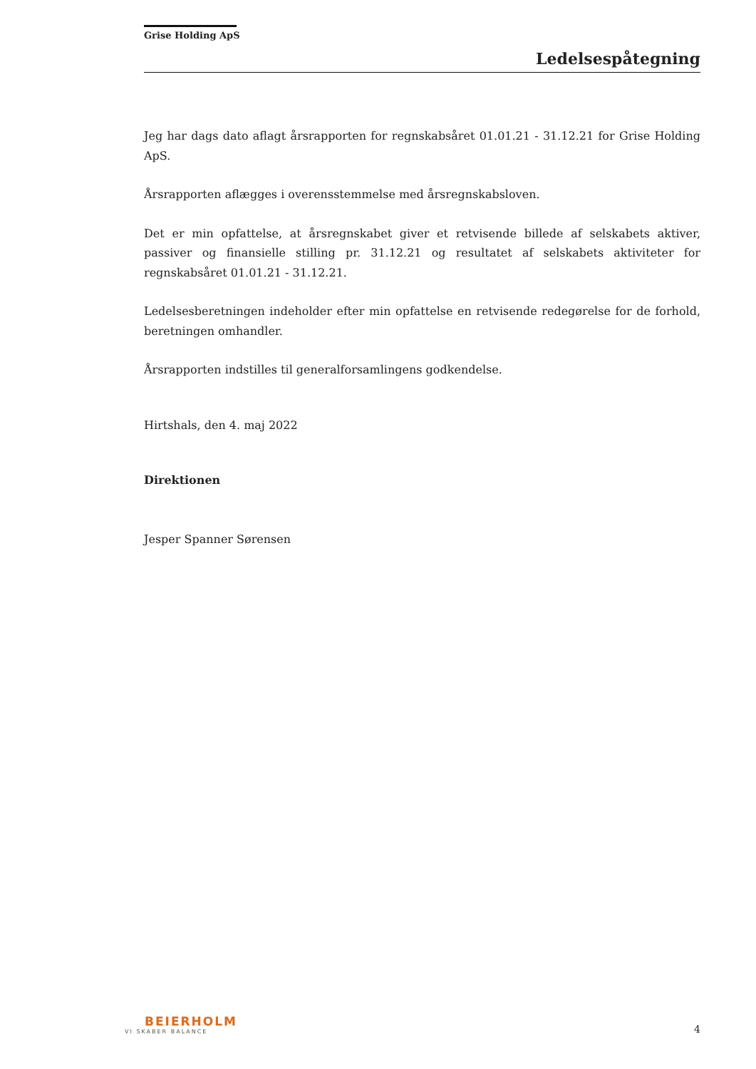Grise Holding ApS
Ledelsespåtegning
Jeg har dags dato aflagt årsrapporten for regnskabsåret 01.01.21 - 31.12.21 for Grise Holding ApS.
Årsrapporten aflægges i overensstemmelse med årsregnskabsloven.
Det er min opfattelse, at årsregnskabet giver et retvisende billede af selskabets aktiver, passiver og finansielle stilling pr. 31.12.21 og resultatet af selskabets aktiviteter for regnskabsåret 01.01.21 - 31.12.21.
Ledelsesberetningen indeholder efter min opfattelse en retvisende redegørelse for de forhold, beretningen omhandler.
Årsrapporten indstilles til generalforsamlingens godkendelse.
Hirtshals, den 4. maj 2022
Direktionen
Jesper Spanner Sørensen
BEIERHOLM
VI SKABER BALANCE
4